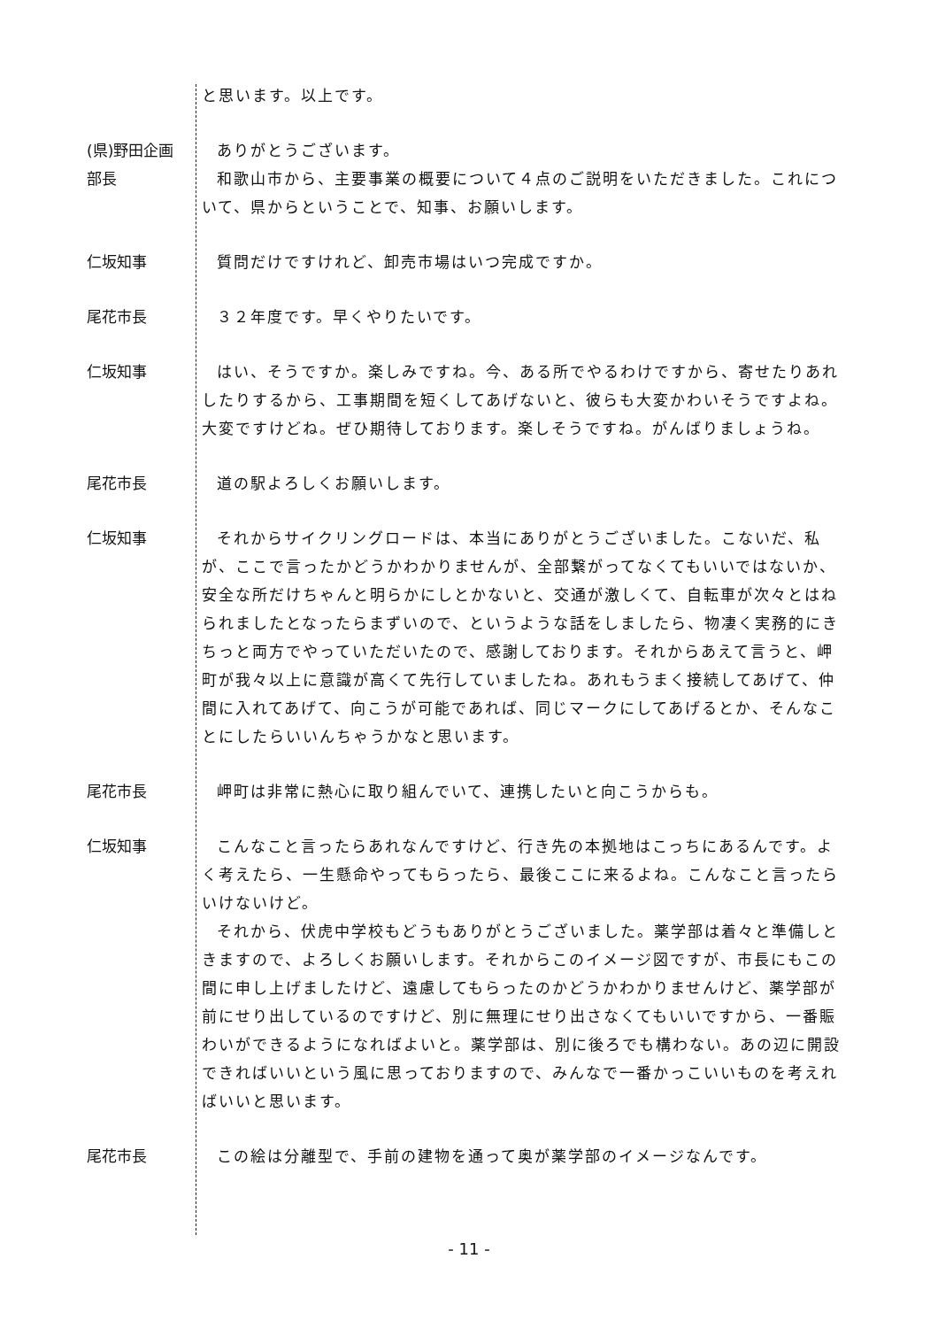と思います。以上です。
(県)野田企画
部長
ありがとうございます。
和歌山市から、主要事業の概要について４点のご説明をいただきました。これについて、県からということで、知事、お願いします。
仁坂知事 質問だけですけれど、卸売市場はいつ完成ですか。
尾花市長 ３２年度です。早くやりたいです。
仁坂知事 はい、そうですか。楽しみですね。今、ある所でやるわけですから、寄せたりあれしたりするから、工事期間を短くしてあげないと、彼らも大変かわいそうですよね。大変ですけどね。ぜひ期待しております。楽しそうですね。がんばりましょうね。
尾花市長 道の駅よろしくお願いします。
仁坂知事 それからサイクリングロードは、本当にありがとうございました。こないだ、私が、ここで言ったかどうかわかりませんが、全部繋がってなくてもいいではないか、安全な所だけちゃんと明らかにしとかないと、交通が激しくて、自転車が次々とはねられましたとなったらまずいので、というような話をしましたら、物凄く実務的にきちっと両方でやっていただいたので、感謝しております。それからあえて言うと、岬町が我々以上に意識が高くて先行していましたね。あれもうまく接続してあげて、仲間に入れてあげて、向こうが可能であれば、同じマークにしてあげるとか、そんなことにしたらいいんちゃうかなと思います。
尾花市長 岬町は非常に熱心に取り組んでいて、連携したいと向こうからも。
仁坂知事 こんなこと言ったらあれなんですけど、行き先の本拠地はこっちにあるんです。よく考えたら、一生懸命やってもらったら、最後ここに来るよね。こんなこと言ったらいけないけど。
それから、伏虎中学校もどうもありがとうございました。薬学部は着々と準備しときますので、よろしくお願いします。それからこのイメージ図ですが、市長にもこの間に申し上げましたけど、遠慮してもらったのかどうかわかりませんけど、薬学部が前にせり出しているのですけど、別に無理にせり出さなくてもいいですから、一番賑わいができるようになればよいと。薬学部は、別に後ろでも構わない。あの辺に開設できればいいという風に思っておりますので、みんなで一番かっこいいものを考えればいいと思います。
尾花市長 この絵は分離型で、手前の建物を通って奥が薬学部のイメージなんです。
- 11 -